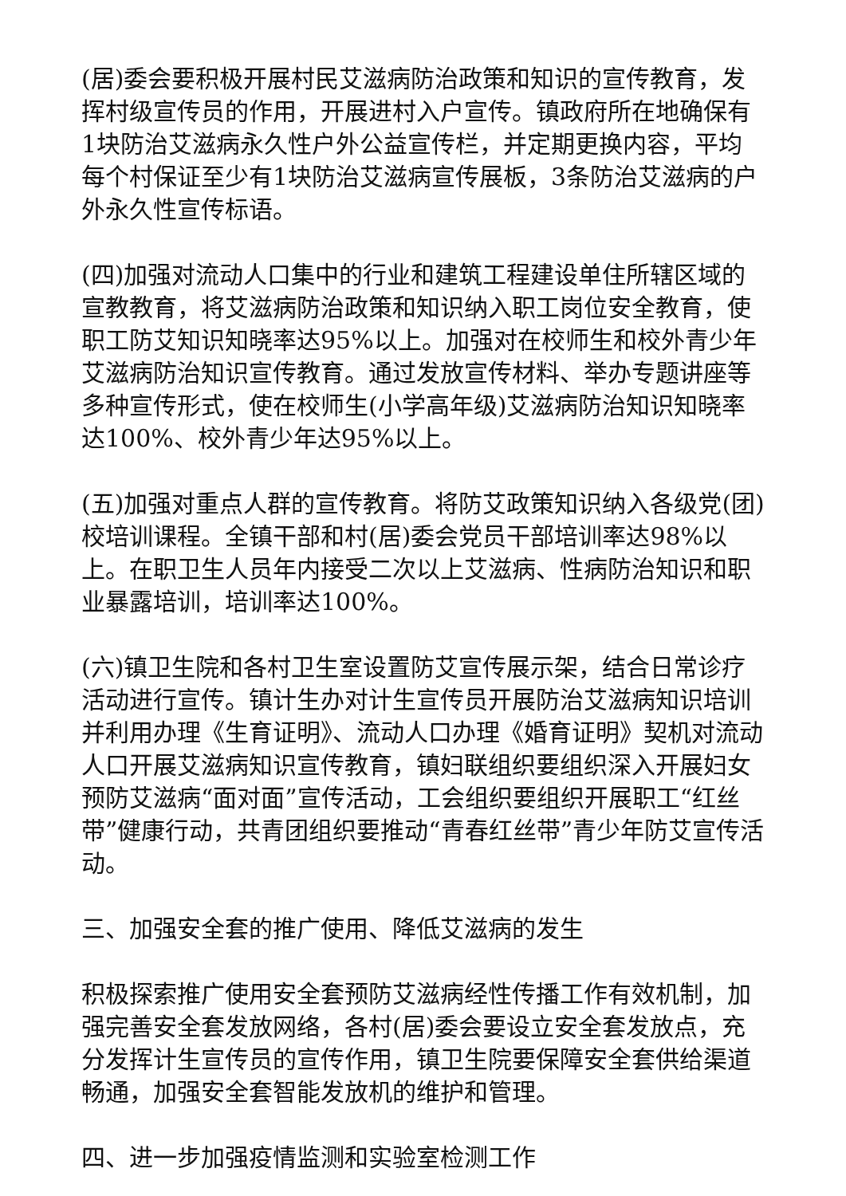(居)委会要积极开展村民艾滋病防治政策和知识的宣传教育，发挥村级宣传员的作用，开展进村入户宣传。镇政府所在地确保有1块防治艾滋病永久性户外公益宣传栏，并定期更换内容，平均每个村保证至少有1块防治艾滋病宣传展板，3条防治艾滋病的户外永久性宣传标语。
(四)加强对流动人口集中的行业和建筑工程建设单住所辖区域的宣教教育，将艾滋病防治政策和知识纳入职工岗位安全教育，使职工防艾知识知晓率达95%以上。加强对在校师生和校外青少年艾滋病防治知识宣传教育。通过发放宣传材料、举办专题讲座等多种宣传形式，使在校师生(小学高年级)艾滋病防治知识知晓率达100%、校外青少年达95%以上。
(五)加强对重点人群的宣传教育。将防艾政策知识纳入各级党(团)校培训课程。全镇干部和村(居)委会党员干部培训率达98%以上。在职卫生人员年内接受二次以上艾滋病、性病防治知识和职业暴露培训，培训率达100%。
(六)镇卫生院和各村卫生室设置防艾宣传展示架，结合日常诊疗活动进行宣传。镇计生办对计生宣传员开展防治艾滋病知识培训并利用办理《生育证明》、流动人口办理《婚育证明》契机对流动人口开展艾滋病知识宣传教育，镇妇联组织要组织深入开展妇女预防艾滋病“面对面”宣传活动，工会组织要组织开展职工“红丝带”健康行动，共青团组织要推动“青春红丝带”青少年防艾宣传活动。
三、加强安全套的推广使用、降低艾滋病的发生
积极探索推广使用安全套预防艾滋病经性传播工作有效机制，加强完善安全套发放网络，各村(居)委会要设立安全套发放点，充分发挥计生宣传员的宣传作用，镇卫生院要保障安全套供给渠道畅通，加强安全套智能发放机的维护和管理。
四、进一步加强疫情监测和实验室检测工作